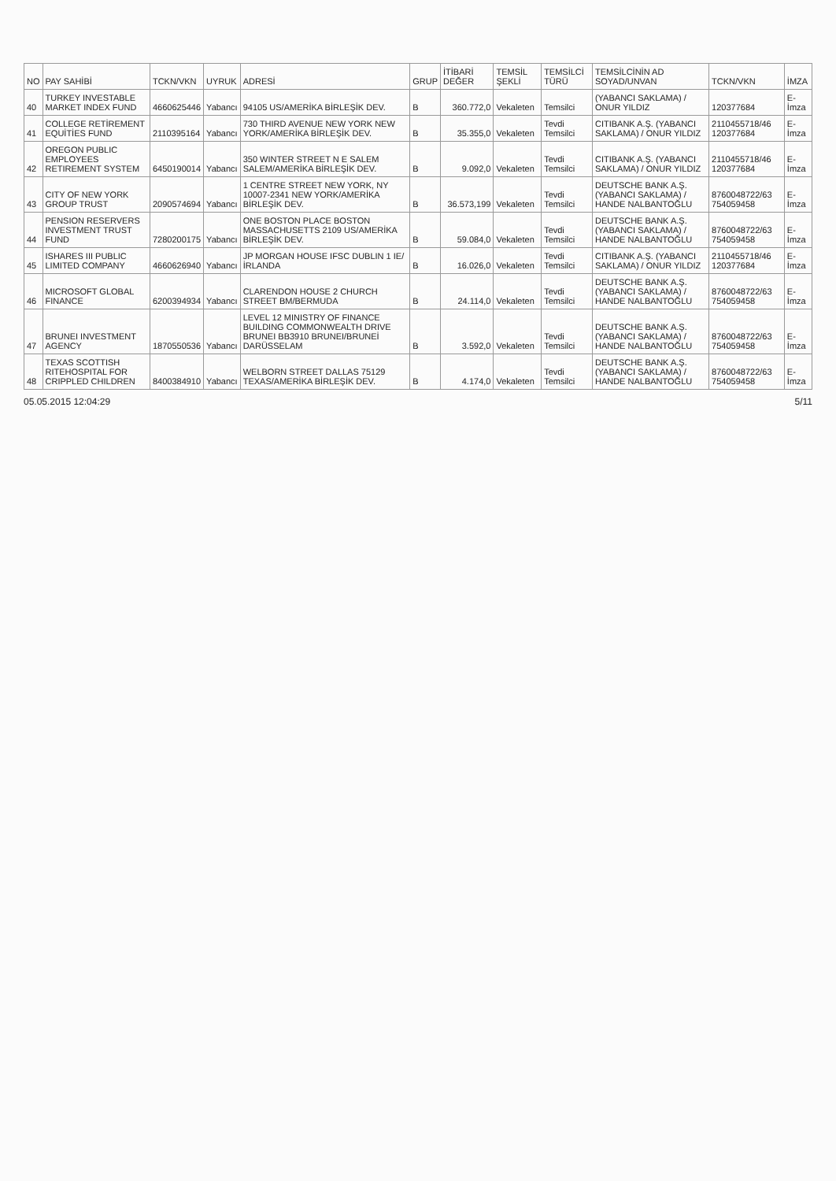| NO | PAY SAHİBİ | TCKN/VKN | UYRUK | ADRESİ | GRUP | İTİBARİ DEĞER | TEMSİL ŞEKLİ | TEMSİLCİ TÜRÜ | TEMSİLCİNİN AD SOYAD/UNVAN | TCKN/VKN | İMZA |
| --- | --- | --- | --- | --- | --- | --- | --- | --- | --- | --- | --- |
| 40 | TURKEY INVESTABLE MARKET INDEX FUND | 4660625446 | Yabancı | 94105 US/AMERİKA BİRLEŞİK DEV. | B | 360.772,0 | Vekaleten | Temsilci | (YABANCI SAKLAMA) / ONUR YILDIZ | 120377684 | E-İmza |
| 41 | COLLEGE RETİREMENT EQUİTİES FUND | 2110395164 | Yabancı | 730 THIRD AVENUE NEW YORK NEW YORK/AMERİKA BİRLEŞİK DEV. | B | 35.355,0 | Vekaleten | Tevdi Temsilci | CITIBANK A.Ş. (YABANCI SAKLAMA) / ONUR YILDIZ | 2110455718/46 120377684 | E-İmza |
| 42 | OREGON PUBLIC EMPLOYEES RETIREMENT SYSTEM | 6450190014 | Yabancı | 350 WINTER STREET N E SALEM SALEM/AMERİKA BİRLEŞİK DEV. | B | 9.092,0 | Vekaleten | Tevdi Temsilci | CITIBANK A.Ş. (YABANCI SAKLAMA) / ONUR YILDIZ | 2110455718/46 120377684 | E-İmza |
| 43 | CITY OF NEW YORK GROUP TRUST | 2090574694 | Yabancı | 1 CENTRE STREET NEW YORK, NY 10007-2341 NEW YORK/AMERİKA BİRLEŞİK DEV. | B | 36.573,199 | Vekaleten | Tevdi Temsilci | DEUTSCHE BANK A.Ş. (YABANCI SAKLAMA) / HANDE NALBANTOĞLU | 8760048722/63 754059458 | E-İmza |
| 44 | PENSION RESERVERS INVESTMENT TRUST FUND | 7280200175 | Yabancı | ONE BOSTON PLACE BOSTON MASSACHUSETTS 2109 US/AMERİKA BİRLEŞİK DEV. | B | 59.084,0 | Vekaleten | Tevdi Temsilci | DEUTSCHE BANK A.Ş. (YABANCI SAKLAMA) / HANDE NALBANTOĞLU | 8760048722/63 754059458 | E-İmza |
| 45 | ISHARES III PUBLIC LIMITED COMPANY | 4660626940 | Yabancı | JP MORGAN HOUSE IFSC DUBLIN 1 IE/İRLANDA | B | 16.026,0 | Vekaleten | Tevdi Temsilci | CITIBANK A.Ş. (YABANCI SAKLAMA) / ONUR YILDIZ | 2110455718/46 120377684 | E-İmza |
| 46 | MICROSOFT GLOBAL FINANCE | 6200394934 | Yabancı | CLARENDON HOUSE 2 CHURCH STREET BM/BERMUDA | B | 24.114,0 | Vekaleten | Tevdi Temsilci | DEUTSCHE BANK A.Ş. (YABANCI SAKLAMA) / HANDE NALBANTOĞLU | 8760048722/63 754059458 | E-İmza |
| 47 | BRUNEI INVESTMENT AGENCY | 1870550536 | Yabancı | LEVEL 12 MINISTRY OF FINANCE BUILDING COMMONWEALTH DRIVE BRUNEI BB3910 BRUNEI/BRUNEİ DARÜSSELAM | B | 3.592,0 | Vekaleten | Tevdi Temsilci | DEUTSCHE BANK A.Ş. (YABANCI SAKLAMA) / HANDE NALBANTOĞLU | 8760048722/63 754059458 | E-İmza |
| 48 | TEXAS SCOTTISH RITEHOSPITAL FOR CRIPPLED CHILDREN | 8400384910 | Yabancı | WELBORN STREET DALLAS 75129 TEXAS/AMERİKA BİRLEŞİK DEV. | B | 4.174,0 | Vekaleten | Tevdi Temsilci | DEUTSCHE BANK A.Ş. (YABANCI SAKLAMA) / HANDE NALBANTOĞLU | 8760048722/63 754059458 | E-İmza |
05.05.2015 12:04:29 5/11